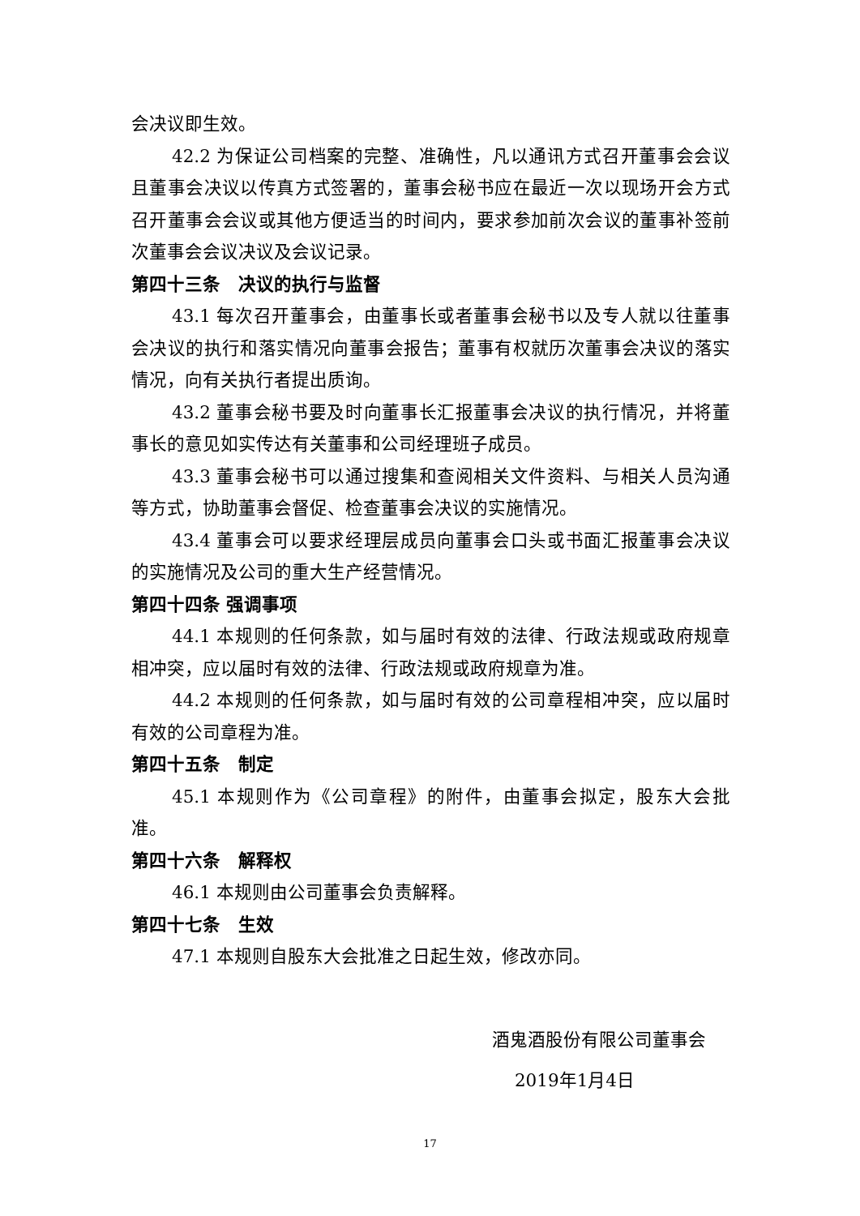会决议即生效。
42.2 为保证公司档案的完整、准确性，凡以通讯方式召开董事会会议且董事会决议以传真方式签署的，董事会秘书应在最近一次以现场开会方式召开董事会会议或其他方便适当的时间内，要求参加前次会议的董事补签前次董事会会议决议及会议记录。
第四十三条　决议的执行与监督
43.1 每次召开董事会，由董事长或者董事会秘书以及专人就以往董事会决议的执行和落实情况向董事会报告；董事有权就历次董事会决议的落实情况，向有关执行者提出质询。
43.2 董事会秘书要及时向董事长汇报董事会决议的执行情况，并将董事长的意见如实传达有关董事和公司经理班子成员。
43.3 董事会秘书可以通过搜集和查阅相关文件资料、与相关人员沟通等方式，协助董事会督促、检查董事会决议的实施情况。
43.4 董事会可以要求经理层成员向董事会口头或书面汇报董事会决议的实施情况及公司的重大生产经营情况。
第四十四条 强调事项
44.1 本规则的任何条款，如与届时有效的法律、行政法规或政府规章相冲突，应以届时有效的法律、行政法规或政府规章为准。
44.2 本规则的任何条款，如与届时有效的公司章程相冲突，应以届时有效的公司章程为准。
第四十五条　制定
45.1 本规则作为《公司章程》的附件，由董事会拟定，股东大会批准。
第四十六条　解释权
46.1 本规则由公司董事会负责解释。
第四十七条　生效
47.1 本规则自股东大会批准之日起生效，修改亦同。
酒鬼酒股份有限公司董事会
2019年1月4日
17